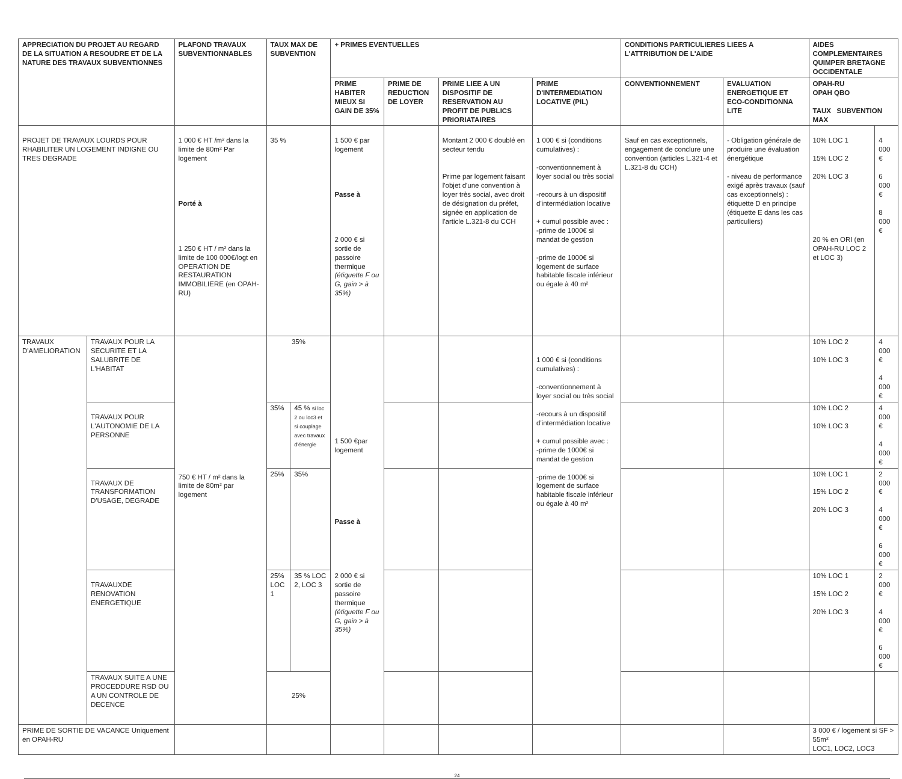| APPRECIATION DU PROJET AU REGARD DE LA SITUATION A RESOUDRE ET DE LA NATURE DES TRAVAUX SUBVENTIONNES | | PLAFOND TRAVAUX SUBVENTIONNABLES | TAUX MAX DE SUBVENTION | | + PRIMES EVENTUELLES | | | | CONDITIONS PARTICULIERES LIEES A L'ATTRIBUTION DE L'AIDE | | AIDES COMPLEMENTAIRES QUIMPER BRETAGNE OCCIDENTALE | |
| --- | --- | --- | --- | --- | --- | --- | --- | --- | --- | --- | --- | --- |
| | | | | | PRIME HABITER MIEUX SI GAIN DE 35% | PRIME DE REDUCTION DE LOYER | PRIME LIEE A UN DISPOSITIF DE RESERVATION AU PROFIT DE PUBLICS PRIORIATAIRES | PRIME D'INTERMEDIATION LOCATIVE (PIL) | CONVENTIONNEMENT | EVALUATION ENERGETIQUE ET ECO-CONDITIONNA LITE | OPAH-RU OPAH QBO TAUX SUBVENTION MAX | |
| PROJET DE TRAVAUX LOURDS POUR RHABILITER UN LOGEMENT INDIGNE OU TRES DEGRADE | | 1 000 € HT /m² dans la limite de 80m² Par logement Porté à 1 250 € HT / m² dans la limite de 100 000€/logt en OPERATION DE RESTAURATION IMMOBILIERE (en OPAH-RU) | 35 % | | 1 500 € par logement Passe à 2 000 € si sortie de passoire thermique (étiquette F ou G, gain > à 35%) | | Montant 2 000 € doublé en secteur tendu Prime par logement faisant l'objet d'une convention à loyer très social, avec droit de désignation du préfet, signée en application de l'article L.321-8 du CCH | 1 000 € si (conditions cumulatives) : -conventionnement à loyer social ou très social -recours à un dispositif d'intermédiation locative + cumul possible avec : -prime de 1000€ si mandat de gestion -prime de 1000€ si logement de surface habitable fiscale inférieur ou égale à 40 m² | Sauf en cas exceptionnels, engagement de conclure une convention (articles L.321-4 et L.321-8 du CCH) | - Obligation générale de produire une évaluation énergétique - niveau de performance exigé après travaux (sauf cas exceptionnels) : étiquette D en principe (étiquette E dans les cas particuliers) | 10% LOC 1 15% LOC 2 20% LOC 3 20 % en ORI (en OPAH-RU LOC 2 et LOC 3) | 4 000 € 6 000 € 8 000 € |
| TRAVAUX D'AMELIORATION | TRAVAUX POUR LA SECURITE ET LA SALUBRITE DE L'HABITAT | 750 € HT / m² dans la limite de 80m² par logement | 35% | | 1 500 €par logement Passe à 2 000 € si sortie de passoire thermique (étiquette F ou G, gain > à 35%) | | | 1 000 € si (conditions cumulatives) : -conventionnement à loyer social ou très social -recours à un dispositif d'intermédiation locative + cumul possible avec : -prime de 1000€ si mandat de gestion -prime de 1000€ si logement de surface habitable fiscale inférieur ou égale à 40 m² | | | 10% LOC 2 10% LOC 3 | 4 000 € 4 000 € |
| | TRAVAUX POUR L'AUTONOMIE DE LA PERSONNE | | 35% | 45 % si loc 2 ou loc3 et si couplage avec travaux d'énergie | | | | | | | 10% LOC 2 10% LOC 3 | 4 000 € 4 000 € |
| | TRAVAUX DE TRANSFORMATION D'USAGE, DEGRADE | | 25% | 35% | | | | | | | 10% LOC 1 15% LOC 2 20% LOC 3 | 2 000 € 4 000 € 6 000 € |
| | TRAVAUXDE RENOVATION ENERGETIQUE | | 25% LOC 1 | 35 % LOC 2, LOC 3 | | | | | | | 10% LOC 1 15% LOC 2 20% LOC 3 | 2 000 € 4 000 € 6 000 € |
| | TRAVAUX SUITE A UNE PROCEDDURE RSD OU A UN CONTROLE DE DECENCE | | 25% | | | | | | | | | |
| PRIME DE SORTIE DE VACANCE Uniquement en OPAH-RU | | | | | | | | | | | 3 000 € / logement si SF > 55m² LOC1, LOC2, LOC3 | |
24